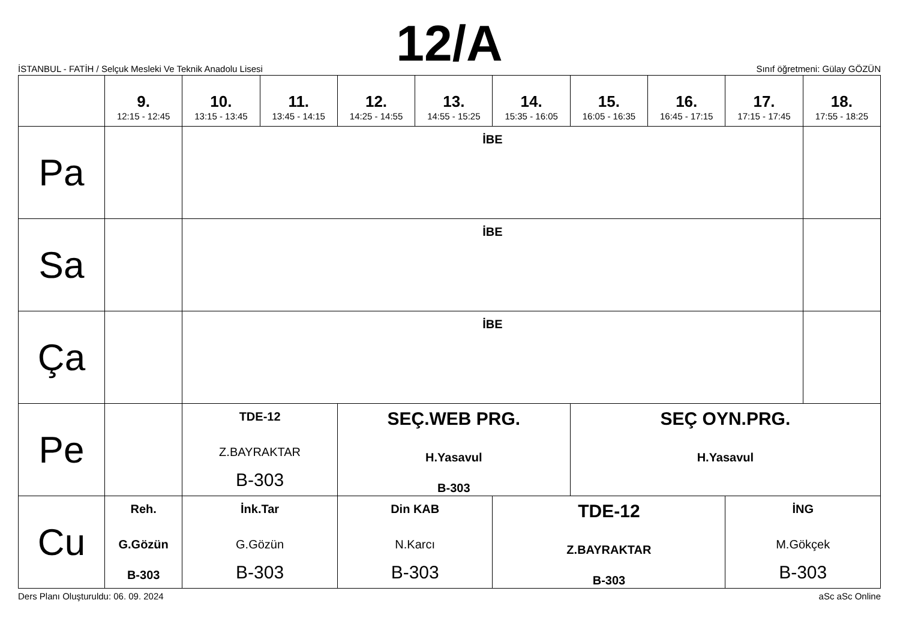12/A
İSTANBUL - FATİH / Selçuk Mesleki Ve Teknik Anadolu Lisesi
Sınıf öğretmeni: Gülay GÖZÜN
| | 9. 12:15 - 12:45 | 10. 13:15 - 13:45 | 11. 13:45 - 14:15 | 12. 14:25 - 14:55 | 13. 14:55 - 15:25 | 14. 15:35 - 16:05 | 15. 16:05 - 16:35 | 16. 16:45 - 17:15 | 17. 17:15 - 17:45 | 18. 17:55 - 18:25 |
| --- | --- | --- | --- | --- | --- | --- | --- | --- | --- | --- |
| Pa | | İBE | | | | | | | | |
| Sa | | İBE | | | | | | | | |
| Ça | | İBE | | | | | | | | |
| Pe | | TDE-12 Z.BAYRAKTAR B-303 | | SEÇ.WEB PRG. H.Yasavul B-303 | | | SEÇ OYN.PRG. H.Yasavul | | | |
| Cu | Reh. G.Gözün B-303 | İnk.Tar G.Gözün B-303 | | Din KAB N.Karcı B-303 | | TDE-12 Z.BAYRAKTAR B-303 | | | İNG M.Gökçek B-303 | |
Ders Planı Oluşturuldu: 06. 09. 2024 aSc aSc Online